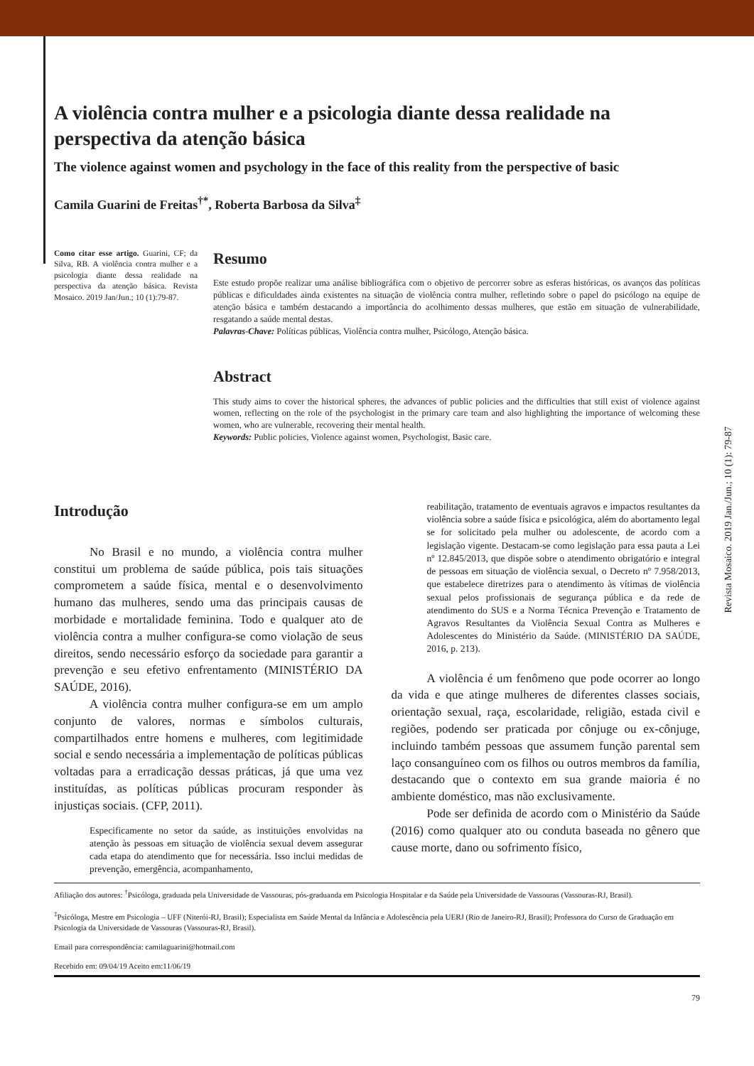Revista Mosaico. 2019 Jan./Jun.; 10 (1): 79-87
A violência contra mulher e a psicologia diante dessa realidade na perspectiva da atenção básica
The violence against women and psychology in the face of this reality from the perspective of basic
Camila Guarini de Freitas<sup>†*</sup>, Roberta Barbosa da Silva<sup>‡</sup>
Como citar esse artigo. Guarini, CF; da Silva, RB. A violência contra mulher e a psicologia diante dessa realidade na perspectiva da atenção básica. Revista Mosaico. 2019 Jan/Jun.; 10 (1):79-87.
Resumo
Este estudo propõe realizar uma análise bibliográfica com o objetivo de percorrer sobre as esferas históricas, os avanços das políticas públicas e dificuldades ainda existentes na situação de violência contra mulher, refletindo sobre o papel do psicólogo na equipe de atenção básica e também destacando a importância do acolhimento dessas mulheres, que estão em situação de vulnerabilidade, resgatando a saúde mental destas.
Palavras-Chave: Políticas públicas, Violência contra mulher, Psicólogo, Atenção básica.
Abstract
This study aims to cover the historical spheres, the advances of public policies and the difficulties that still exist of violence against women, reflecting on the role of the psychologist in the primary care team and also highlighting the importance of welcoming these women, who are vulnerable, recovering their mental health.
Keywords: Public policies, Violence against women, Psychologist, Basic care.
Introdução
No Brasil e no mundo, a violência contra mulher constitui um problema de saúde pública, pois tais situações comprometem a saúde física, mental e o desenvolvimento humano das mulheres, sendo uma das principais causas de morbidade e mortalidade feminina. Todo e qualquer ato de violência contra a mulher configura-se como violação de seus direitos, sendo necessário esforço da sociedade para garantir a prevenção e seu efetivo enfrentamento (MINISTÉRIO DA SAÚDE, 2016).
A violência contra mulher configura-se em um amplo conjunto de valores, normas e símbolos culturais, compartilhados entre homens e mulheres, com legitimidade social e sendo necessária a implementação de políticas públicas voltadas para a erradicação dessas práticas, já que uma vez instituídas, as políticas públicas procuram responder às injustiças sociais. (CFP, 2011).
Especificamente no setor da saúde, as instituições envolvidas na atenção às pessoas em situação de violência sexual devem assegurar cada etapa do atendimento que for necessária. Isso inclui medidas de prevenção, emergência, acompanhamento,
reabilitação, tratamento de eventuais agravos e impactos resultantes da violência sobre a saúde física e psicológica, além do abortamento legal se for solicitado pela mulher ou adolescente, de acordo com a legislação vigente. Destacam-se como legislação para essa pauta a Lei nº 12.845/2013, que dispõe sobre o atendimento obrigatório e integral de pessoas em situação de violência sexual, o Decreto nº 7.958/2013, que estabelece diretrizes para o atendimento às vítimas de violência sexual pelos profissionais de segurança pública e da rede de atendimento do SUS e a Norma Técnica Prevenção e Tratamento de Agravos Resultantes da Violência Sexual Contra as Mulheres e Adolescentes do Ministério da Saúde. (MINISTÉRIO DA SAÚDE, 2016, p. 213).
A violência é um fenômeno que pode ocorrer ao longo da vida e que atinge mulheres de diferentes classes sociais, orientação sexual, raça, escolaridade, religião, estada civil e regiões, podendo ser praticada por cônjuge ou ex-cônjuge, incluindo também pessoas que assumem função parental sem laço consanguíneo com os filhos ou outros membros da família, destacando que o contexto em sua grande maioria é no ambiente doméstico, mas não exclusivamente.
Pode ser definida de acordo com o Ministério da Saúde (2016) como qualquer ato ou conduta baseada no gênero que cause morte, dano ou sofrimento físico,
Afiliação dos autores: <sup>†</sup>Psicóloga, graduada pela Universidade de Vassouras, pós-graduanda em Psicologia Hospitalar e da Saúde pela Universidade de Vassouras (Vassouras-RJ, Brasil).
<sup>‡</sup> Psicóloga, Mestre em Psicologia – UFF (Niterói-RJ, Brasil); Especialista em Saúde Mental da Infância e Adolescência pela UERJ (Rio de Janeiro-RJ, Brasil); Professora do Curso de Graduação em Psicologia da Universidade de Vassouras (Vassouras-RJ, Brasil).
Email para correspondência: camilaguarini@hotmail.com
Recebido em: 09/04/19 Aceito em:11/06/19
79